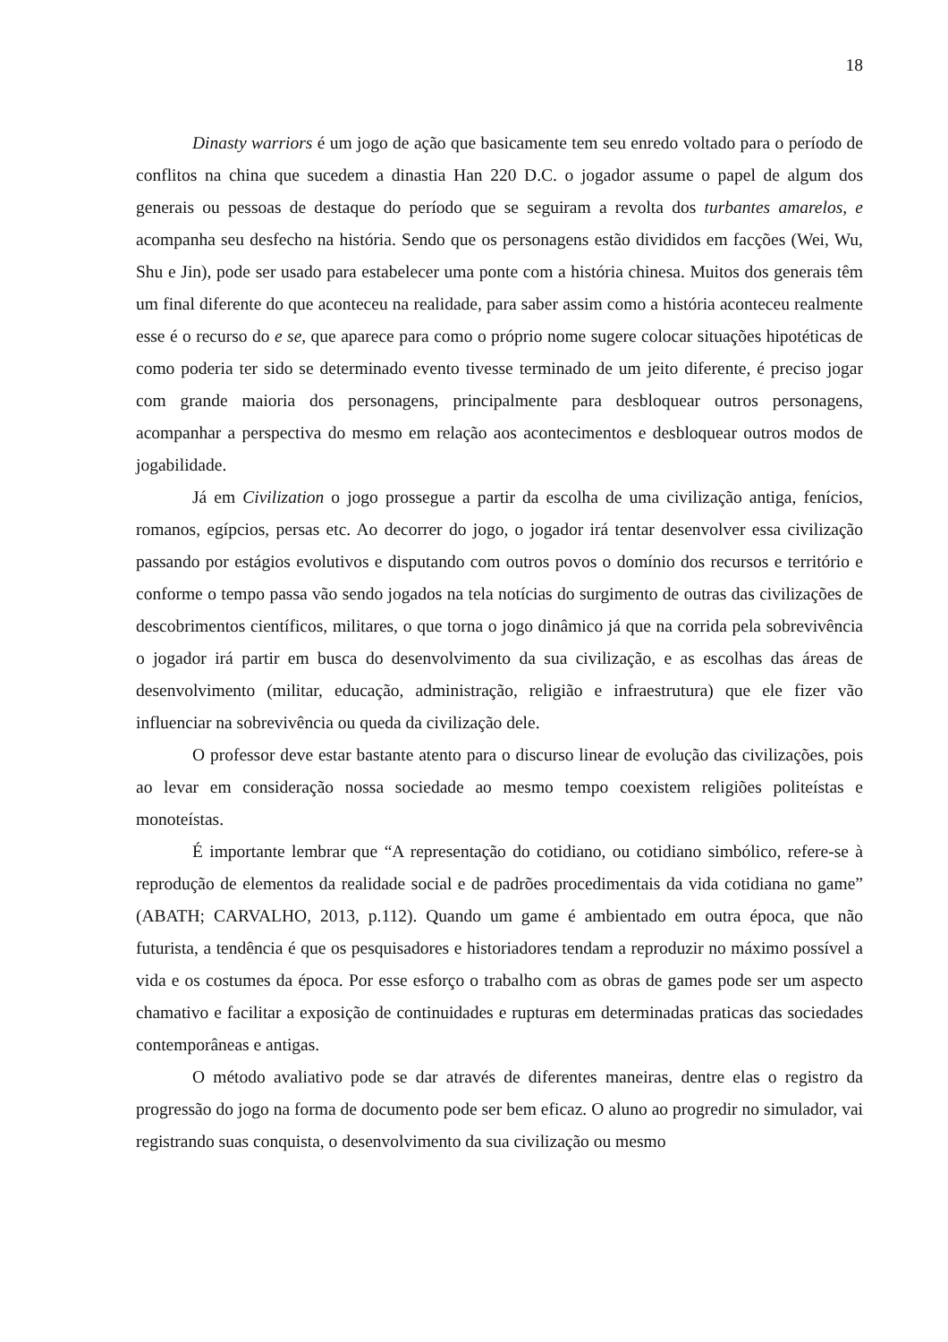18
Dinasty warriors é um jogo de ação que basicamente tem seu enredo voltado para o período de conflitos na china que sucedem a dinastia Han 220 D.C. o jogador assume o papel de algum dos generais ou pessoas de destaque do período que se seguiram a revolta dos turbantes amarelos, e acompanha seu desfecho na história. Sendo que os personagens estão divididos em facções (Wei, Wu, Shu e Jin), pode ser usado para estabelecer uma ponte com a história chinesa. Muitos dos generais têm um final diferente do que aconteceu na realidade, para saber assim como a história aconteceu realmente esse é o recurso do e se, que aparece para como o próprio nome sugere colocar situações hipotéticas de como poderia ter sido se determinado evento tivesse terminado de um jeito diferente, é preciso jogar com grande maioria dos personagens, principalmente para desbloquear outros personagens, acompanhar a perspectiva do mesmo em relação aos acontecimentos e desbloquear outros modos de jogabilidade.
Já em Civilization o jogo prossegue a partir da escolha de uma civilização antiga, fenícios, romanos, egípcios, persas etc. Ao decorrer do jogo, o jogador irá tentar desenvolver essa civilização passando por estágios evolutivos e disputando com outros povos o domínio dos recursos e território e conforme o tempo passa vão sendo jogados na tela notícias do surgimento de outras das civilizações de descobrimentos científicos, militares, o que torna o jogo dinâmico já que na corrida pela sobrevivência o jogador irá partir em busca do desenvolvimento da sua civilização, e as escolhas das áreas de desenvolvimento (militar, educação, administração, religião e infraestrutura) que ele fizer vão influenciar na sobrevivência ou queda da civilização dele.
O professor deve estar bastante atento para o discurso linear de evolução das civilizações, pois ao levar em consideração nossa sociedade ao mesmo tempo coexistem religiões politeístas e monoteístas.
É importante lembrar que “A representação do cotidiano, ou cotidiano simbólico, refere-se à reprodução de elementos da realidade social e de padrões procedimentais da vida cotidiana no game” (ABATH; CARVALHO, 2013, p.112). Quando um game é ambientado em outra época, que não futurista, a tendência é que os pesquisadores e historiadores tendam a reproduzir no máximo possível a vida e os costumes da época. Por esse esforço o trabalho com as obras de games pode ser um aspecto chamativo e facilitar a exposição de continuidades e rupturas em determinadas praticas das sociedades contemporâneas e antigas.
O método avaliativo pode se dar através de diferentes maneiras, dentre elas o registro da progressão do jogo na forma de documento pode ser bem eficaz. O aluno ao progredir no simulador, vai registrando suas conquista, o desenvolvimento da sua civilização ou mesmo